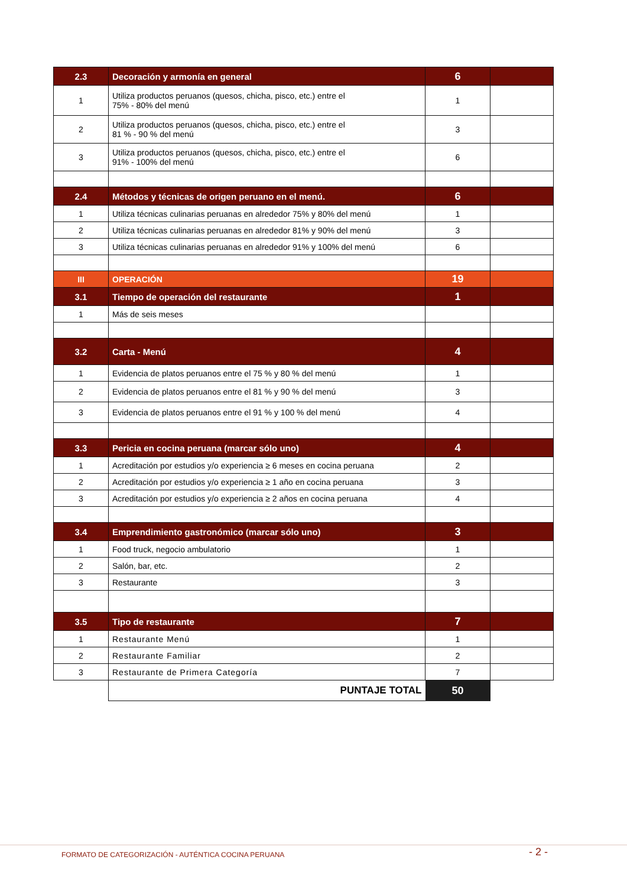| 2.3 | Decoración y armonía en general | 6 | |
| 1 | Utiliza productos peruanos (quesos, chicha, pisco, etc.) entre el 75% - 80% del menú | 1 | |
| 2 | Utiliza productos peruanos (quesos, chicha, pisco, etc.) entre el 81 % - 90 % del menú | 3 | |
| 3 | Utiliza productos peruanos (quesos, chicha, pisco, etc.) entre el 91% - 100% del menú | 6 | |
| 2.4 | Métodos y técnicas de origen peruano en el menú. | 6 | |
| 1 | Utiliza técnicas culinarias peruanas en alrededor 75% y 80% del menú | 1 | |
| 2 | Utiliza técnicas culinarias peruanas en alrededor 81% y 90% del menú | 3 | |
| 3 | Utiliza técnicas culinarias peruanas en alrededor 91% y 100% del menú | 6 | |
| III | OPERACIÓN | 19 | |
| 3.1 | Tiempo de operación del restaurante | 1 | |
| 1 | Más de seis meses | | |
| 3.2 | Carta - Menú | 4 | |
| 1 | Evidencia de platos peruanos entre el 75 % y 80 % del menú | 1 | |
| 2 | Evidencia de platos peruanos entre el 81 % y 90 % del menú | 3 | |
| 3 | Evidencia de platos peruanos entre el 91 % y 100 % del menú | 4 | |
| 3.3 | Pericia en cocina peruana (marcar sólo uno) | 4 | |
| 1 | Acreditación por estudios y/o experiencia ≥ 6 meses en cocina peruana | 2 | |
| 2 | Acreditación por estudios y/o experiencia ≥ 1 año en cocina peruana | 3 | |
| 3 | Acreditación por estudios y/o experiencia ≥ 2 años en cocina peruana | 4 | |
| 3.4 | Emprendimiento gastronómico (marcar sólo uno) | 3 | |
| 1 | Food truck, negocio ambulatorio | 1 | |
| 2 | Salón, bar, etc. | 2 | |
| 3 | Restaurante | 3 | |
| 3.5 | Tipo de restaurante | 7 | |
| 1 | Restaurante Menú | 1 | |
| 2 | Restaurante Familiar | 2 | |
| 3 | Restaurante de Primera Categoría | 7 | |
| | PUNTAJE TOTAL | 50 | |
FORMATO DE CATEGORIZACIÓN - AUTÉNTICA COCINA PERUANA
- 2 -